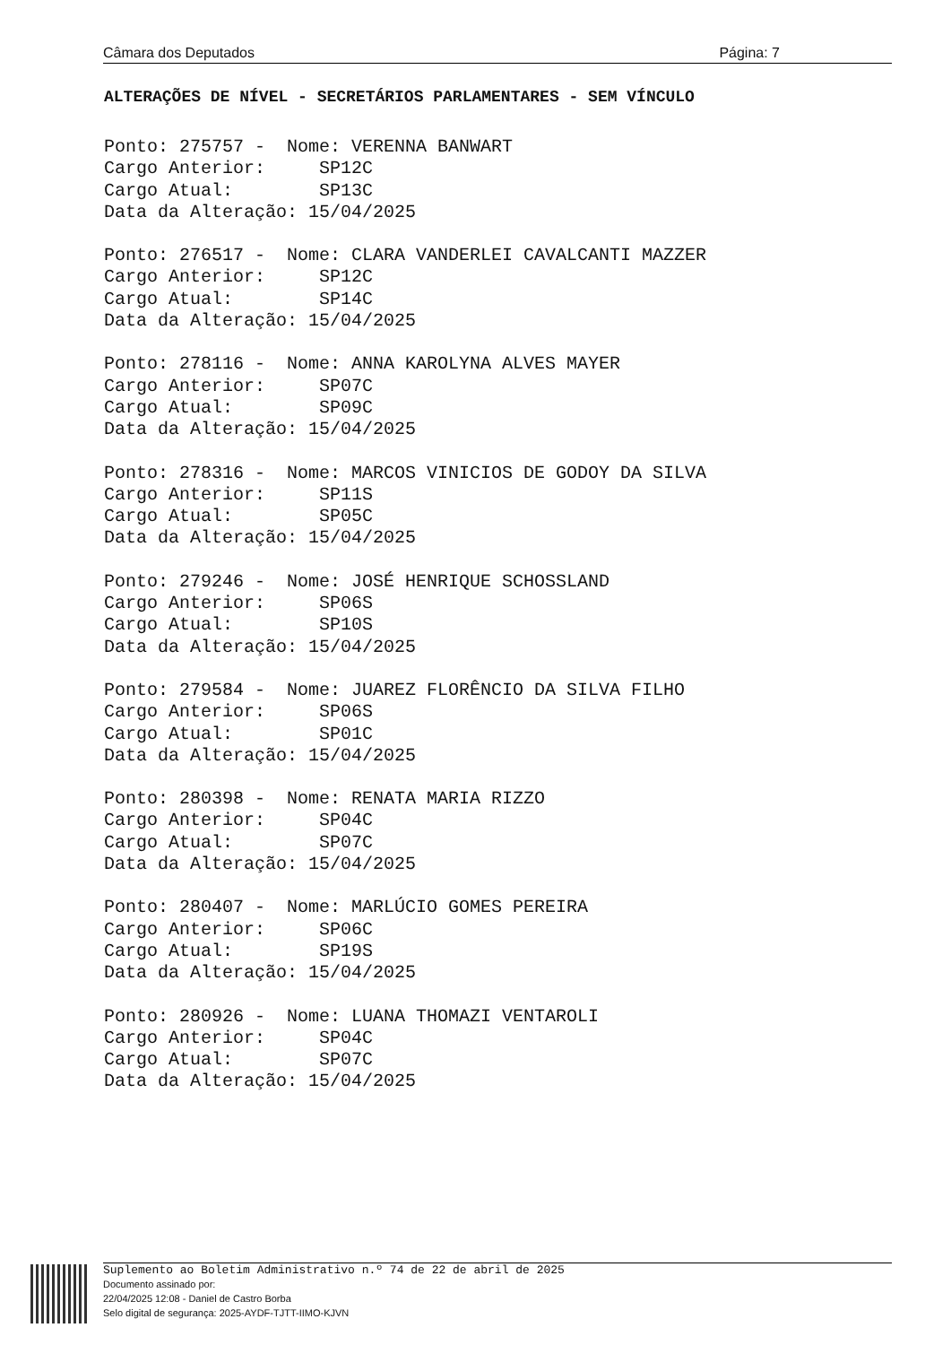Câmara dos Deputados Página: 7
ALTERAÇÕES DE NÍVEL - SECRETÁRIOS PARLAMENTARES - SEM VÍNCULO
Ponto: 275757 -  Nome: VERENNA BANWART
Cargo Anterior:     SP12C
Cargo Atual:        SP13C
Data da Alteração: 15/04/2025
Ponto: 276517 -  Nome: CLARA VANDERLEI CAVALCANTI MAZZER
Cargo Anterior:     SP12C
Cargo Atual:        SP14C
Data da Alteração: 15/04/2025
Ponto: 278116 -  Nome: ANNA KAROLYNA ALVES MAYER
Cargo Anterior:     SP07C
Cargo Atual:        SP09C
Data da Alteração: 15/04/2025
Ponto: 278316 -  Nome: MARCOS VINICIOS DE GODOY DA SILVA
Cargo Anterior:     SP11S
Cargo Atual:        SP05C
Data da Alteração: 15/04/2025
Ponto: 279246 -  Nome: JOSÉ HENRIQUE SCHOSSLAND
Cargo Anterior:     SP06S
Cargo Atual:        SP10S
Data da Alteração: 15/04/2025
Ponto: 279584 -  Nome: JUAREZ FLORÊNCIO DA SILVA FILHO
Cargo Anterior:     SP06S
Cargo Atual:        SP01C
Data da Alteração: 15/04/2025
Ponto: 280398 -  Nome: RENATA MARIA RIZZO
Cargo Anterior:     SP04C
Cargo Atual:        SP07C
Data da Alteração: 15/04/2025
Ponto: 280407 -  Nome: MARLÚCIO GOMES PEREIRA
Cargo Anterior:     SP06C
Cargo Atual:        SP19S
Data da Alteração: 15/04/2025
Ponto: 280926 -  Nome: LUANA THOMAZI VENTAROLI
Cargo Anterior:     SP04C
Cargo Atual:        SP07C
Data da Alteração: 15/04/2025
Suplemento ao Boletim Administrativo n.º 74 de 22 de abril de 2025
Documento assinado por:
22/04/2025 12:08 - Daniel de Castro Borba
Selo digital de segurança: 2025-AYDF-TJTT-IIMO-KJVN